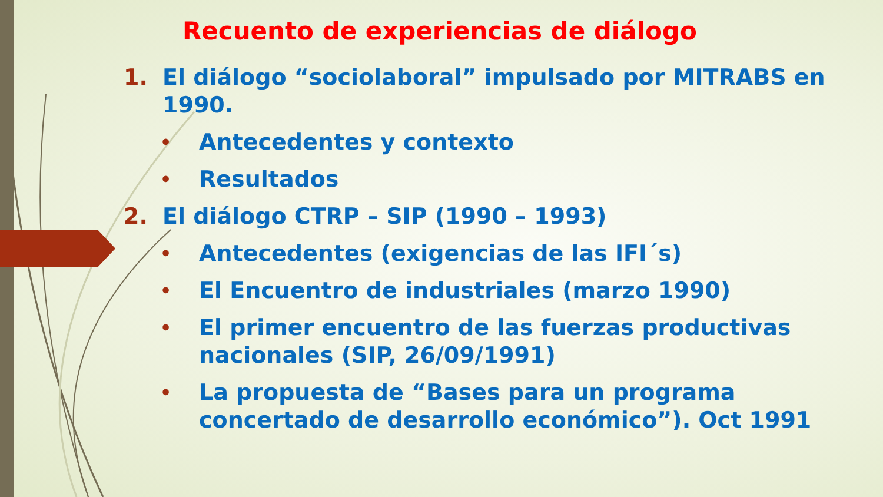Recuento de experiencias de diálogo
1. El diálogo “sociolaboral” impulsado por MITRABS en 1990.
• Antecedentes y contexto
• Resultados
2. El diálogo CTRP – SIP (1990 – 1993)
• Antecedentes (exigencias de las IFI´s)
• El Encuentro de industriales (marzo 1990)
• El primer encuentro de las fuerzas productivas nacionales (SIP, 26/09/1991)
• La propuesta de “Bases para un programa concertado de desarrollo económico”). Oct 1991